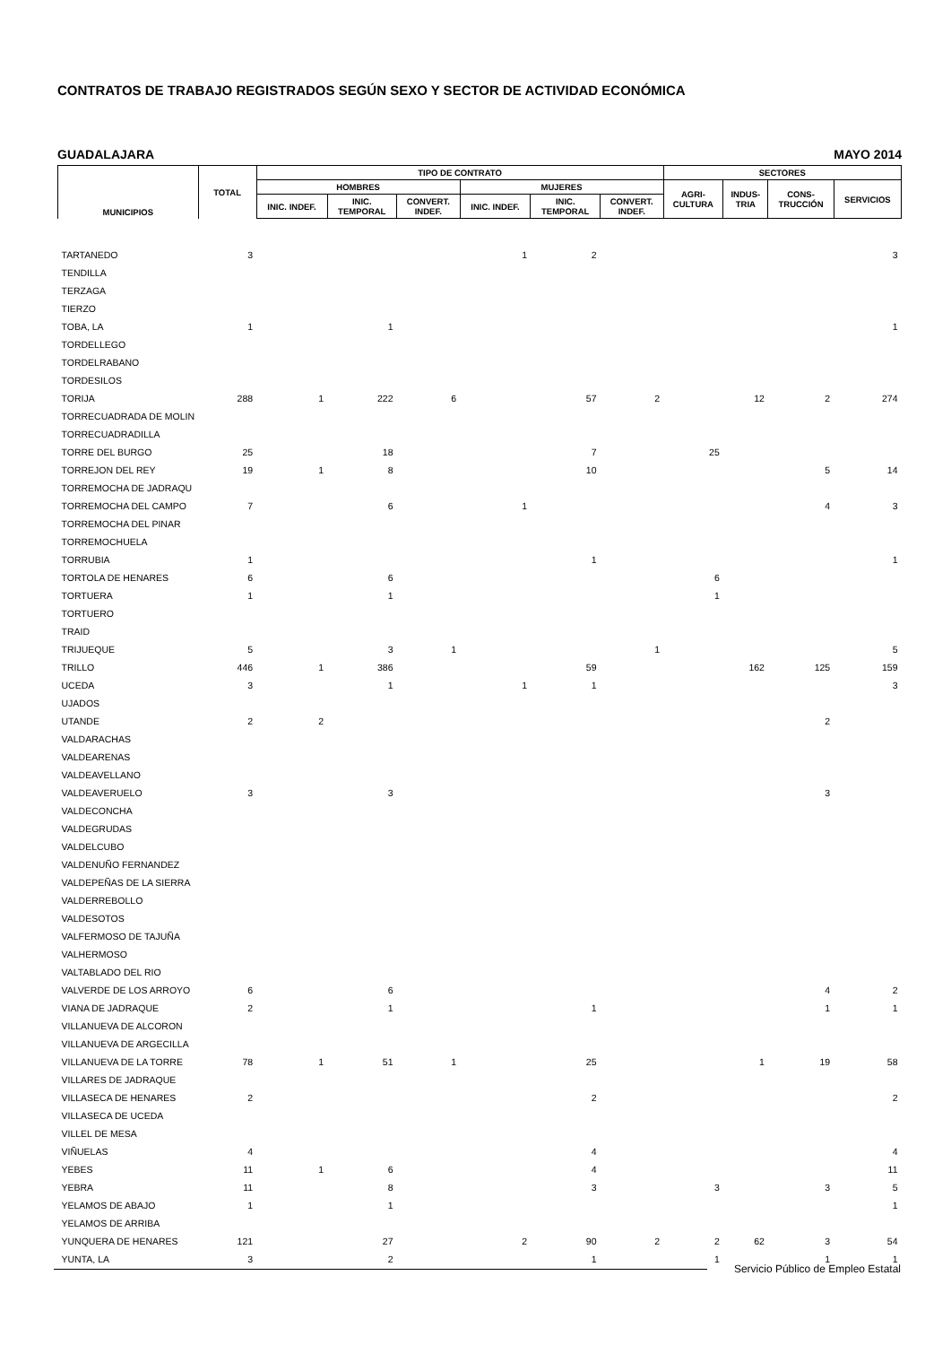CONTRATOS DE TRABAJO REGISTRADOS SEGÚN SEXO Y SECTOR DE ACTIVIDAD ECONÓMICA
GUADALAJARA MAYO 2014
| MUNICIPIOS | TOTAL | TIPO DE CONTRATO | | | | | | SECTORES | | | |
| --- | --- | --- | --- | --- | --- | --- | --- | --- | --- | --- | --- |
| | | HOMBRES | | | MUJERES | | | AGRI- CULTURA | INDUS- TRIA | CONS- TRUCCIÓN | SERVICIOS |
| | | INIC. INDEF. | INIC. TEMPORAL | CONVERT. INDEF. | INIC. INDEF. | INIC. TEMPORAL | CONVERT. INDEF. | | | | |
| TARTANEDO | 3 | | | | 1 | 2 | | | | | 3 |
| TENDILLA | | | | | | | | | | | |
| TERZAGA | | | | | | | | | | | |
| TIERZO | | | | | | | | | | | |
| TOBA, LA | 1 | | 1 | | | | | | | | 1 |
| TORDELLEGO | | | | | | | | | | | |
| TORDELRABANO | | | | | | | | | | | |
| TORDESILOS | | | | | | | | | | | |
| TORIJA | 288 | 1 | 222 | 6 | | 57 | 2 | | 12 | 2 | 274 |
| TORRECUADRADA DE MOLIN | | | | | | | | | | | |
| TORRECUADRADILLA | | | | | | | | | | | |
| TORRE DEL BURGO | 25 | | 18 | | | 7 | | 25 | | | |
| TORREJON DEL REY | 19 | 1 | 8 | | | 10 | | | | 5 | 14 |
| TORREMOCHA DE JADRAQU | | | | | | | | | | | |
| TORREMOCHA DEL CAMPO | 7 | | 6 | | 1 | | | | | 4 | 3 |
| TORREMOCHA DEL PINAR | | | | | | | | | | | |
| TORREMOCHUELA | | | | | | | | | | | |
| TORRUBIA | 1 | | | | | 1 | | | | | 1 |
| TORTOLA DE HENARES | 6 | | 6 | | | | | 6 | | | |
| TORTUERA | 1 | | 1 | | | | | 1 | | | |
| TORTUERO | | | | | | | | | | | |
| TRAID | | | | | | | | | | | |
| TRIJUEQUE | 5 | | 3 | 1 | | | 1 | | | | 5 |
| TRILLO | 446 | 1 | 386 | | | 59 | | | 162 | 125 | 159 |
| UCEDA | 3 | | 1 | | 1 | 1 | | | | | 3 |
| UJADOS | | | | | | | | | | | |
| UTANDE | 2 | 2 | | | | | | | | 2 | |
| VALDARACHAS | | | | | | | | | | | |
| VALDEARENAS | | | | | | | | | | | |
| VALDEAVELLANO | | | | | | | | | | | |
| VALDEAVERUELO | 3 | | 3 | | | | | | | 3 | |
| VALDECONCHA | | | | | | | | | | | |
| VALDEGRUDAS | | | | | | | | | | | |
| VALDELCUBO | | | | | | | | | | | |
| VALDENUÑO FERNANDEZ | | | | | | | | | | | |
| VALDEPEÑAS DE LA SIERRA | | | | | | | | | | | |
| VALDERREBOLLO | | | | | | | | | | | |
| VALDESOTOS | | | | | | | | | | | |
| VALFERMOSO DE TAJUÑA | | | | | | | | | | | |
| VALHERMOSO | | | | | | | | | | | |
| VALTABLADO DEL RIO | | | | | | | | | | | |
| VALVERDE DE LOS ARROYO | 6 | | 6 | | | | | | | 4 | 2 |
| VIANA DE JADRAQUE | 2 | | 1 | | | 1 | | | | 1 | 1 |
| VILLANUEVA DE ALCORON | | | | | | | | | | | |
| VILLANUEVA DE ARGECILLA | | | | | | | | | | | |
| VILLANUEVA DE LA TORRE | 78 | 1 | 51 | 1 | | 25 | | | 1 | 19 | 58 |
| VILLARES DE JADRAQUE | | | | | | | | | | | |
| VILLASECA DE HENARES | 2 | | | | | 2 | | | | | 2 |
| VILLASECA DE UCEDA | | | | | | | | | | | |
| VILLEL DE MESA | | | | | | | | | | | |
| VIÑUELAS | 4 | | | | | 4 | | | | | 4 |
| YEBES | 11 | 1 | 6 | | | 4 | | | | | 11 |
| YEBRA | 11 | | 8 | | | 3 | | 3 | | 3 | 5 |
| YELAMOS DE ABAJO | 1 | | 1 | | | | | | | | 1 |
| YELAMOS DE ARRIBA | | | | | | | | | | | |
| YUNQUERA DE HENARES | 121 | | 27 | | 2 | 90 | 2 | 2 | 62 | 3 | 54 |
| YUNTA, LA | 3 | | 2 | | | 1 | | 1 | | 1 | 1 |
Servicio Público de Empleo Estatal